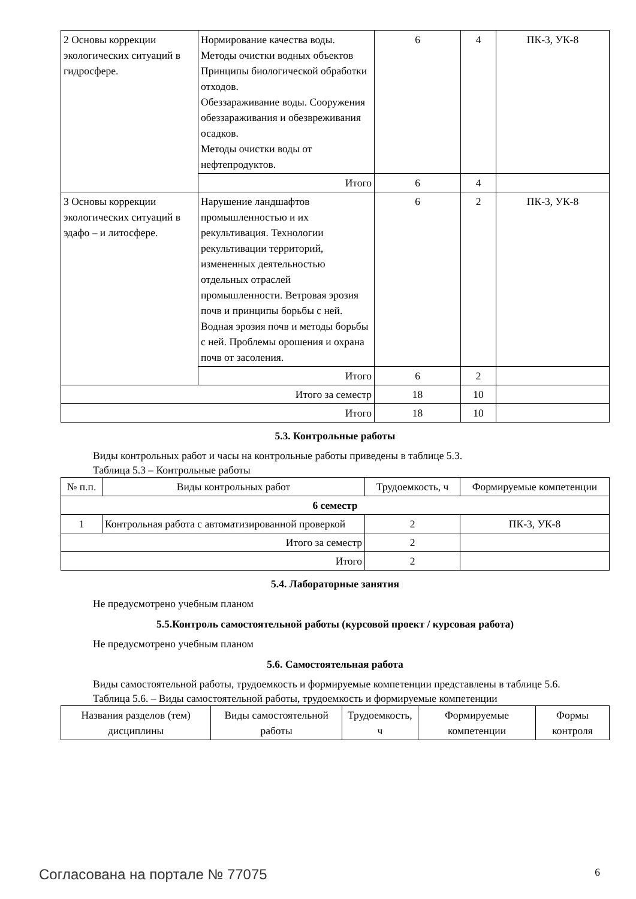| 2 Основы коррекции экологических ситуаций в гидросфере. | Нормирование качества воды. Методы очистки водных объектов Принципы биологической обработки отходов. Обеззараживание воды. Сооружения обеззараживания и обезвреживания осадков. Методы очистки воды от нефтепродуктов. | 6 | 4 | ПК-3, УК-8 |
| | Итого | 6 | 4 | |
| 3 Основы коррекции экологических ситуаций в эдафо – и литосфере. | Нарушение ландшафтов промышленностью и их рекультивация. Технологии рекультивации территорий, измененных деятельностью отдельных отраслей промышленности. Ветровая эрозия почв и принципы борьбы с ней. Водная эрозия почв и методы борьбы с ней. Проблемы орошения и охрана почв от засоления. | 6 | 2 | ПК-3, УК-8 |
| | Итого | 6 | 2 | |
| Итого за семестр | | 18 | 10 | |
| Итого | | 18 | 10 | |
5.3. Контрольные работы
Виды контрольных работ и часы на контрольные работы приведены в таблице 5.3.
Таблица 5.3 – Контрольные работы
| № п.п. | Виды контрольных работ | Трудоемкость, ч | Формируемые компетенции |
| --- | --- | --- | --- |
| 6 семестр | | | |
| 1 | Контрольная работа с автоматизированной проверкой | 2 | ПК-3, УК-8 |
| Итого за семестр | | 2 | |
| Итого | | 2 | |
5.4. Лабораторные занятия
Не предусмотрено учебным планом
5.5.Контроль самостоятельной работы (курсовой проект / курсовая работа)
Не предусмотрено учебным планом
5.6. Самостоятельная работа
Виды самостоятельной работы, трудоемкость и формируемые компетенции представлены в таблице 5.6.
Таблица 5.6. – Виды самостоятельной работы, трудоемкость и формируемые компетенции
| Названия разделов (тем) дисциплины | Виды самостоятельной работы | Трудоемкость, ч | Формируемые компетенции | Формы контроля |
| --- | --- | --- | --- | --- |
Согласована на портале № 77075 6